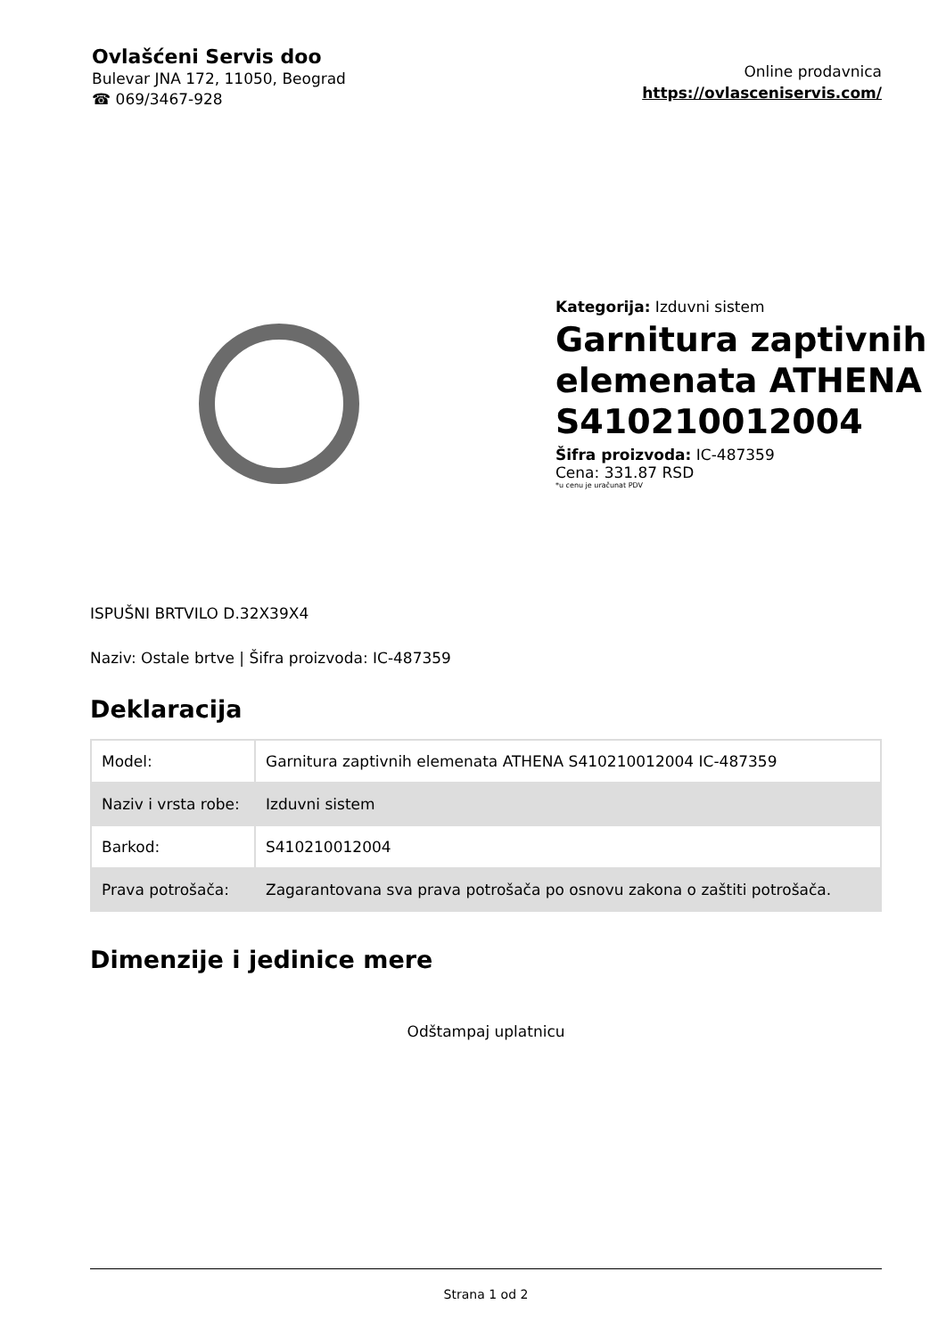Ovlašćeni Servis doo
Bulevar JNA 172, 11050, Beograd
☎ 069/3467-928
Online prodavnica
https://ovlasceniservis.com/
Kategorija: Izduvni sistem
Garnitura zaptivnih elemenata ATHENA S410210012004
Šifra proizvoda: IC-487359
Cena: 331.87 RSD
*u cenu je uračunat PDV
ISPUŠNI BRTVILO D.32X39X4
Naziv: Ostale brtve | Šifra proizvoda: IC-487359
Deklaracija
| Model: | Garnitura zaptivnih elemenata ATHENA S410210012004 IC-487359 |
| Naziv i vrsta robe: | Izduvni sistem |
| Barkod: | S410210012004 |
| Prava potrošača: | Zagarantovana sva prava potrošača po osnovu zakona o zaštiti potrošača. |
Dimenzije i jedinice mere
Odštampaj uplatnicu
Strana 1 od 2